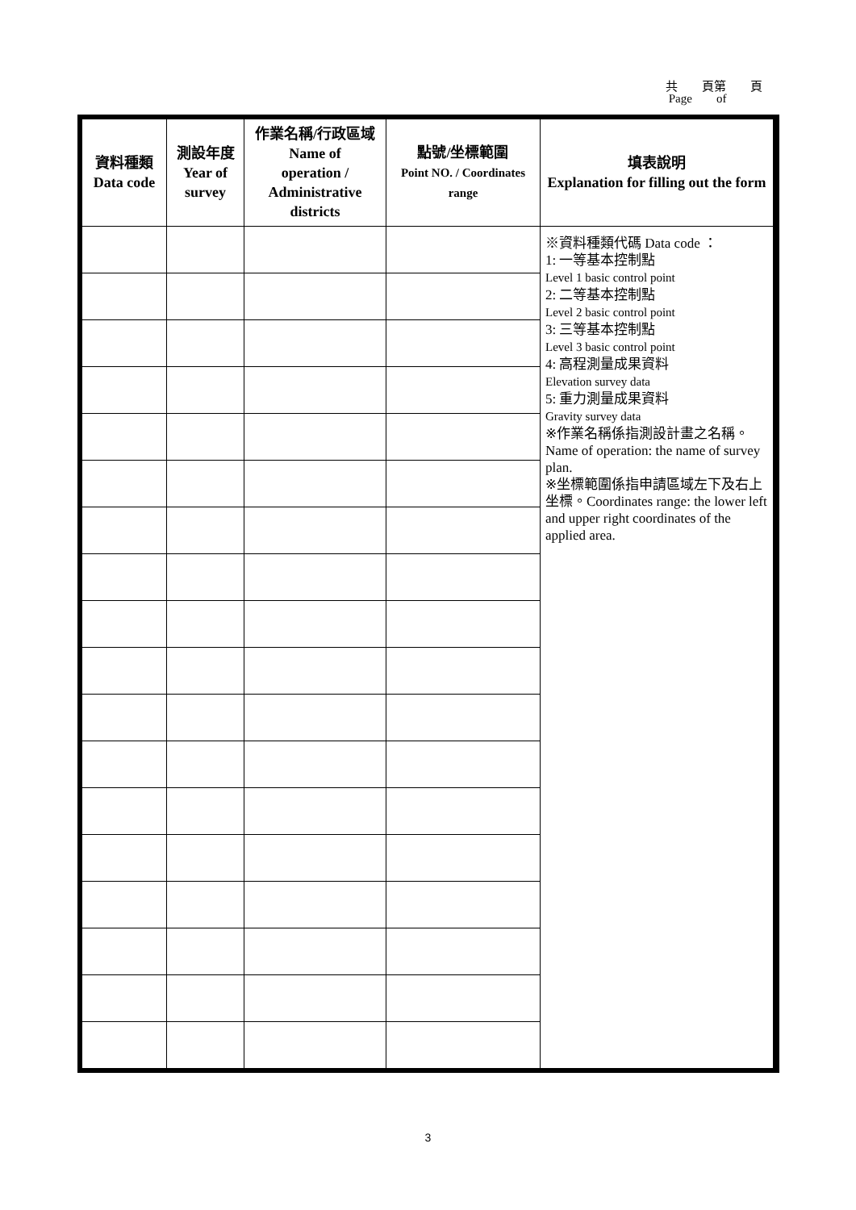共 頁第 頁
Page of
| 資料種類 Data code | 測設年度 Year of survey | 作業名稱/行政區域 Name of operation / Administrative districts | 點號/坐標範圍 Point NO. / Coordinates range | 填表說明 Explanation for filling out the form |
| --- | --- | --- | --- | --- |
| | | | | ※資料種類代碼 Data code ： 1: 一等基本控制點 Level 1 basic control point 2: 二等基本控制點 Level 2 basic control point 3: 三等基本控制點 Level 3 basic control point 4: 高程測量成果資料 Elevation survey data 5: 重力測量成果資料 Gravity survey data ※作業名稱係指測設計畫之名稱。Name of operation: the name of survey plan. ※坐標範圍係指申請區域左下及右上坐標。Coordinates range: the lower left and upper right coordinates of the applied area. |
3